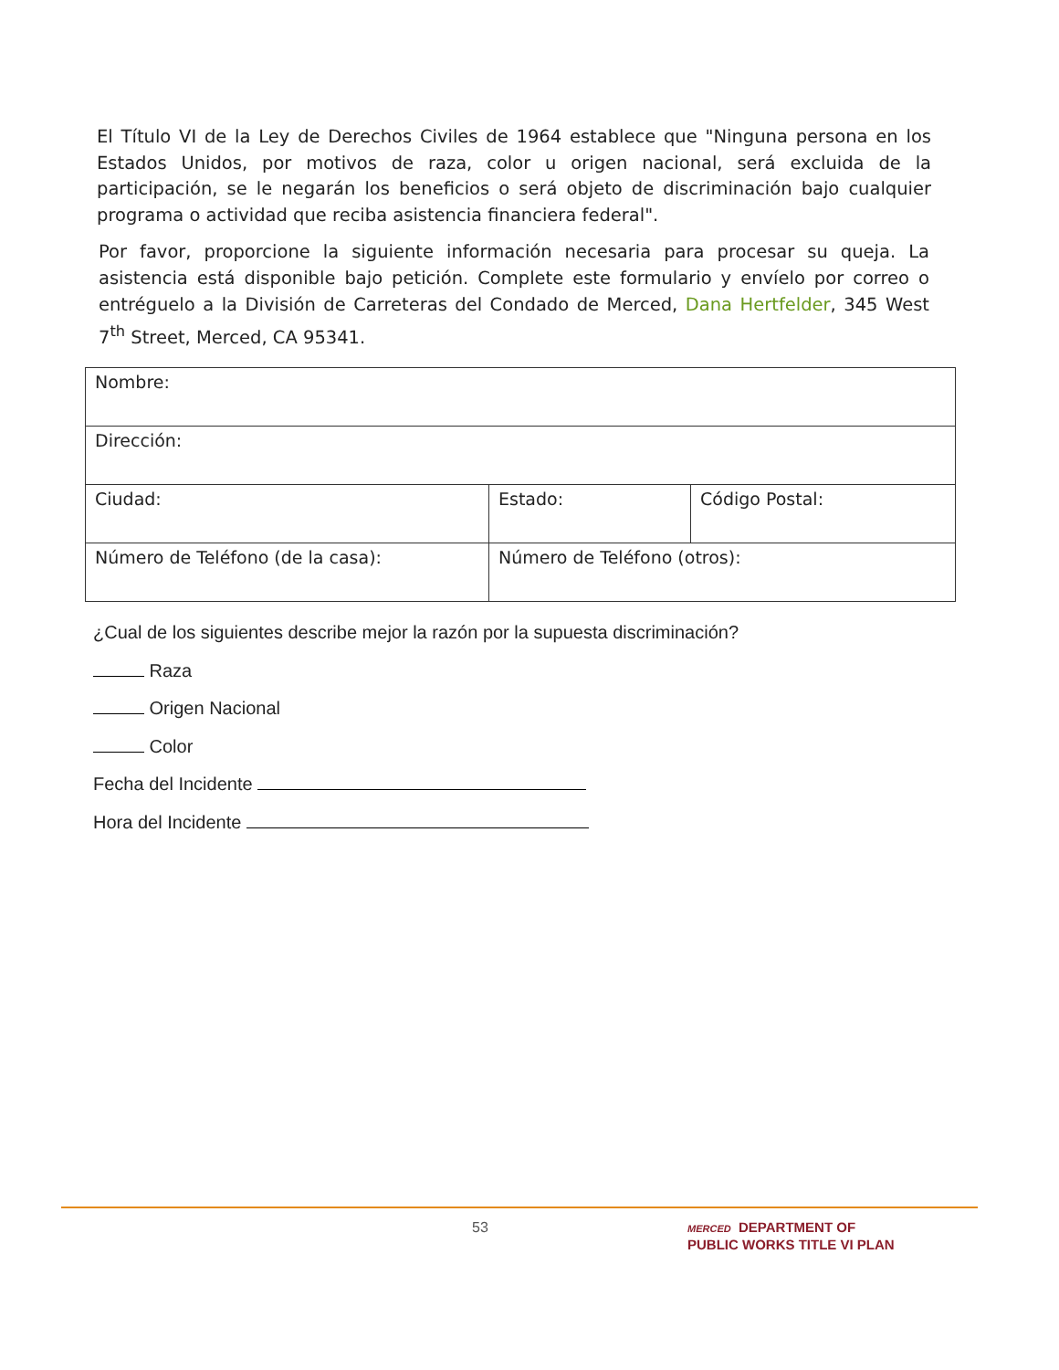El Título VI de la Ley de Derechos Civiles de 1964 establece que "Ninguna persona en los Estados Unidos, por motivos de raza, color u origen nacional, será excluida de la participación, se le negarán los beneficios o será objeto de discriminación bajo cualquier programa o actividad que reciba asistencia financiera federal".
Por favor, proporcione la siguiente información necesaria para procesar su queja. La asistencia está disponible bajo petición. Complete este formulario y envíelo por correo o entréguelo a la División de Carreteras del Condado de Merced, Dana Hertfelder, 345 West 7<sup>th</sup> Street, Merced, CA 95341.
| Nombre: | | |
| Dirección: | | |
| Ciudad: | Estado: | Código Postal: |
| Número de Teléfono (de la casa): | Número de Teléfono (otros): | |
¿Cual de los siguientes describe mejor la razón por la supuesta discriminación?
Raza
Origen Nacional
Color
Fecha del Incidente
Hora del Incidente
53
MERCED DEPARTMENT OF
PUBLIC WORKS TITLE VI PLAN